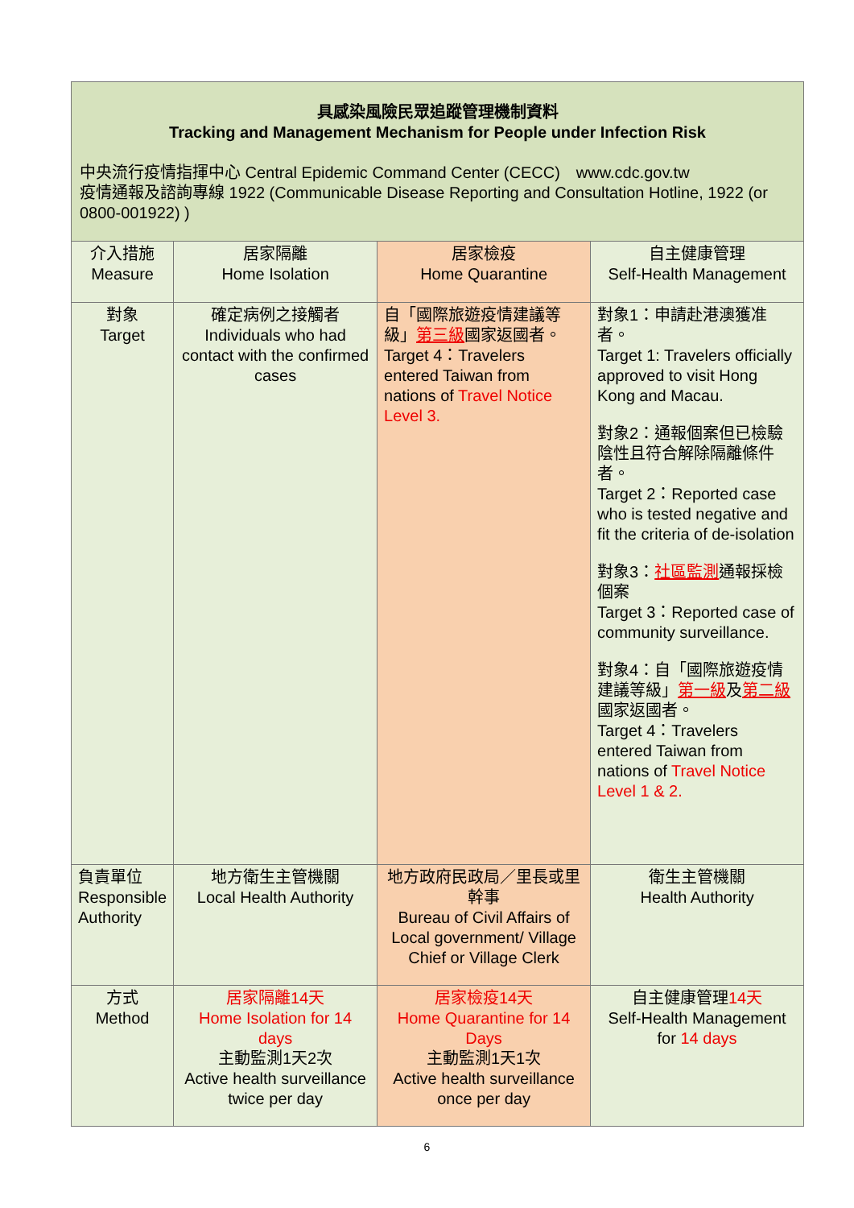| 具感染風險民眾追蹤管理機制資料 Tracking and Management Mechanism for People under Infection Risk 中央流行疫情指揮中心 Central Epidemic Command Center (CECC) www.cdc.gov.tw 疫情通報及諮詢專線 1922 (Communicable Disease Reporting and Consultation Hotline, 1922 (or 0800-001922) ) | | | |
| 介入措施 Measure | 居家隔離 Home Isolation | 居家檢疫 Home Quarantine | 自主健康管理 Self-Health Management |
| 對象 Target | 確定病例之接觸者 Individuals who had contact with the confirmed cases | 自「國際旅遊疫情建議等級」 第三級 國家返國者。 Target 4：Travelers entered Taiwan from nations of Travel Notice Level 3. | 對象1：申請赴港澳獲准者。 Target 1: Travelers officially approved to visit Hong Kong and Macau. 對象2：通報個案但已檢驗陰性且符合解除隔離條件者。 Target 2：Reported case who is tested negative and fit the criteria of de-isolation 對象3： 社區監測 通報採檢個案 Target 3：Reported case of community surveillance. 對象4：自「國際旅遊疫情建議等級」 第一級 及 第二級 國家返國者。 Target 4：Travelers entered Taiwan from nations of Travel Notice Level 1 & 2. |
| 負責單位 Responsible Authority | 地方衛生主管機關 Local Health Authority | 地方政府民政局／里長或里幹事 Bureau of Civil Affairs of Local government/ Village Chief or Village Clerk | 衛生主管機關 Health Authority |
| 方式 Method | 居家隔離14天 Home Isolation for 14 days 主動監測1天2次 Active health surveillance twice per day | 居家檢疫14天 Home Quarantine for 14 Days 主動監測1天1次 Active health surveillance once per day | 自主健康管理 14天 Self-Health Management for 14 days |
6